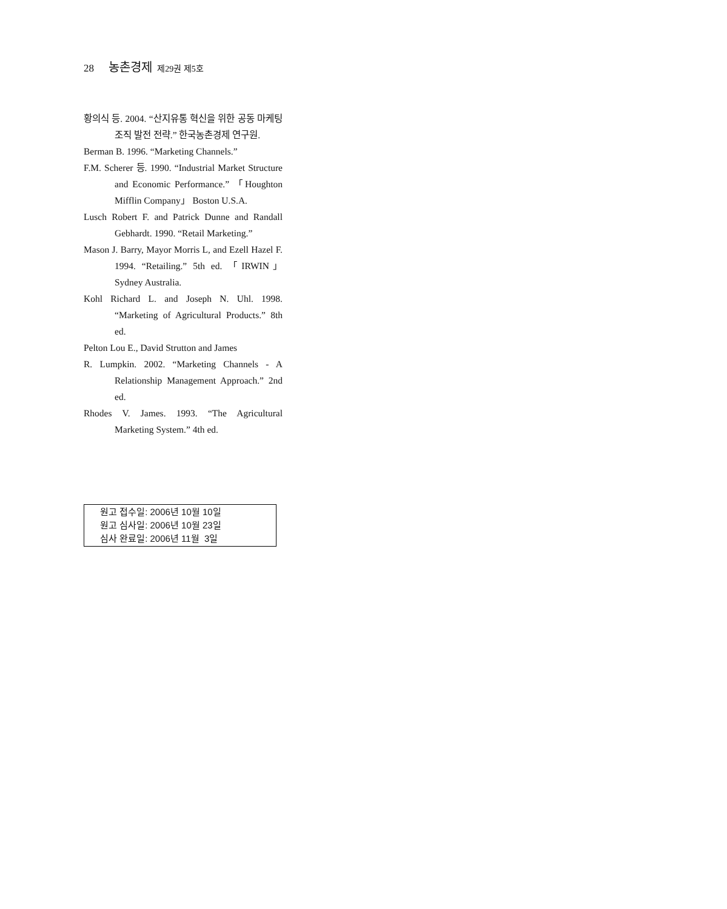28 농촌경제 제29권 제5호
황의식 등. 2004. “산지유통 혁신을 위한 공동 마케팅조직 발전 전략.” 한국농촌경제 연구원.
Berman B. 1996. “Marketing Channels.”
F.M. Scherer 등. 1990. “Industrial Market Structure and Economic Performance.” 「Houghton Mifflin Company」 Boston U.S.A.
Lusch Robert F. and Patrick Dunne and Randall Gebhardt. 1990. “Retail Marketing.”
Mason J. Barry, Mayor Morris L, and Ezell Hazel F. 1994. “Retailing.” 5th ed. 「IRWIN」Sydney Australia.
Kohl Richard L. and Joseph N. Uhl. 1998. “Marketing of Agricultural Products.” 8th ed.
Pelton Lou E., David Strutton and James
R. Lumpkin. 2002. “Marketing Channels - A Relationship Management Approach.” 2nd ed.
Rhodes V. James. 1993. “The Agricultural Marketing System.” 4th ed.
원고 접수일: 2006년 10월 10일
원고 심사일: 2006년 10월 23일
심사 완료일: 2006년 11월 3일